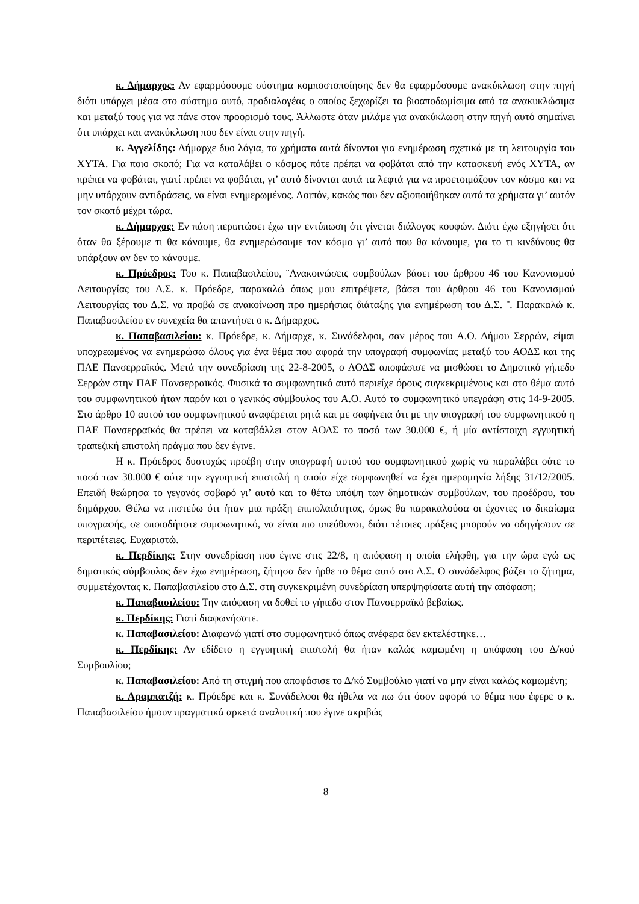κ. Δήμαρχος: Αν εφαρμόσουμε σύστημα κομποστοποίησης δεν θα εφαρμόσουμε ανακύκλωση στην πηγή διότι υπάρχει μέσα στο σύστημα αυτό, προδιαλογέας ο οποίος ξεχωρίζει τα βιοαποδωμίσιμα από τα ανακυκλώσιμα και μεταξύ τους για να πάνε στον προορισμό τους. Άλλωστε όταν μιλάμε για ανακύκλωση στην πηγή αυτό σημαίνει ότι υπάρχει και ανακύκλωση που δεν είναι στην πηγή.
κ. Αγγελίδης: Δήμαρχε δυο λόγια, τα χρήματα αυτά δίνονται για ενημέρωση σχετικά με τη λειτουργία του ΧΥΤΑ. Για ποιο σκοπό; Για να καταλάβει ο κόσμος πότε πρέπει να φοβάται από την κατασκευή ενός ΧΥΤΑ, αν πρέπει να φοβάται, γιατί πρέπει να φοβάται, γι’ αυτό δίνονται αυτά τα λεφτά για να προετοιμάζουν τον κόσμο και να μην υπάρχουν αντιδράσεις, να είναι ενημερωμένος. Λοιπόν, κακώς που δεν αξιοποιήθηκαν αυτά τα χρήματα γι’ αυτόν τον σκοπό μέχρι τώρα.
κ. Δήμαρχος: Εν πάση περιπτώσει έχω την εντύπωση ότι γίνεται διάλογος κουφών. Διότι έχω εξηγήσει ότι όταν θα ξέρουμε τι θα κάνουμε, θα ενημερώσουμε τον κόσμο γι’ αυτό που θα κάνουμε, για το τι κινδύνους θα υπάρξουν αν δεν το κάνουμε.
κ. Πρόεδρος: Του κ. Παπαβασιλείου, ¨Ανακοινώσεις συμβούλων βάσει του άρθρου 46 του Κανονισμού Λειτουργίας του Δ.Σ. κ. Πρόεδρε, παρακαλώ όπως μου επιτρέψετε, βάσει του άρθρου 46 του Κανονισμού Λειτουργίας του Δ.Σ. να προβώ σε ανακοίνωση προ ημερήσιας διάταξης για ενημέρωση του Δ.Σ. ¨. Παρακαλώ κ. Παπαβασιλείου εν συνεχεία θα απαντήσει ο κ. Δήμαρχος.
κ. Παπαβασιλείου: κ. Πρόεδρε, κ. Δήμαρχε, κ. Συνάδελφοι, σαν μέρος του Α.Ο. Δήμου Σερρών, είμαι υποχρεωμένος να ενημερώσω όλους για ένα θέμα που αφορά την υπογραφή συμφωνίας μεταξύ του ΑΟΔΣ και της ΠΑΕ Πανσερραϊκός. Μετά την συνεδρίαση της 22-8-2005, ο ΑΟΔΣ αποφάσισε να μισθώσει το Δημοτικό γήπεδο Σερρών στην ΠΑΕ Πανσερραϊκός. Φυσικά το συμφωνητικό αυτό περιείχε όρους συγκεκριμένους και στο θέμα αυτό του συμφωνητικού ήταν παρόν και ο γενικός σύμβουλος του Α.Ο. Αυτό το συμφωνητικό υπεγράφη στις 14-9-2005. Στο άρθρο 10 αυτού του συμφωνητικού αναφέρεται ρητά και με σαφήνεια ότι με την υπογραφή του συμφωνητικού η ΠΑΕ Πανσερραϊκός θα πρέπει να καταβάλλει στον ΑΟΔΣ το ποσό των 30.000 €, ή μία αντίστοιχη εγγυητική τραπεζική επιστολή πράγμα που δεν έγινε.
Η κ. Πρόεδρος δυστυχώς προέβη στην υπογραφή αυτού του συμφωνητικού χωρίς να παραλάβει ούτε το ποσό των 30.000 € ούτε την εγγυητική επιστολή η οποία είχε συμφωνηθεί να έχει ημερομηνία λήξης 31/12/2005. Επειδή θεώρησα το γεγονός σοβαρό γι’ αυτό και το θέτω υπόψη των δημοτικών συμβούλων, του προέδρου, του δημάρχου. Θέλω να πιστεύω ότι ήταν μια πράξη επιπολαιότητας, όμως θα παρακαλούσα οι έχοντες το δικαίωμα υπογραφής, σε οποιοδήποτε συμφωνητικό, να είναι πιο υπεύθυνοι, διότι τέτοιες πράξεις μπορούν να οδηγήσουν σε περιπέτειες. Ευχαριστώ.
κ. Περδίκης: Στην συνεδρίαση που έγινε στις 22/8, η απόφαση η οποία ελήφθη, για την ώρα εγώ ως δημοτικός σύμβουλος δεν έχω ενημέρωση, ζήτησα δεν ήρθε το θέμα αυτό στο Δ.Σ. Ο συνάδελφος βάζει το ζήτημα, συμμετέχοντας κ. Παπαβασιλείου στο Δ.Σ. στη συγκεκριμένη συνεδρίαση υπερψηφίσατε αυτή την απόφαση;
κ. Παπαβασιλείου: Την απόφαση να δοθεί το γήπεδο στον Πανσερραϊκό βεβαίως.
κ. Περδίκης: Γιατί διαφωνήσατε.
κ. Παπαβασιλείου: Διαφωνώ γιατί στο συμφωνητικό όπως ανέφερα δεν εκτελέστηκε…
κ. Περδίκης: Αν εδίδετο η εγγυητική επιστολή θα ήταν καλώς καμωμένη η απόφαση του Δ/κού Συμβουλίου;
κ. Παπαβασιλείου: Από τη στιγμή που αποφάσισε το Δ/κό Συμβούλιο γιατί να μην είναι καλώς καμωμένη;
κ. Αραμπατζή: κ. Πρόεδρε και κ. Συνάδελφοι θα ήθελα να πω ότι όσον αφορά το θέμα που έφερε ο κ. Παπαβασιλείου ήμουν πραγματικά αρκετά αναλυτική που έγινε ακριβώς
8